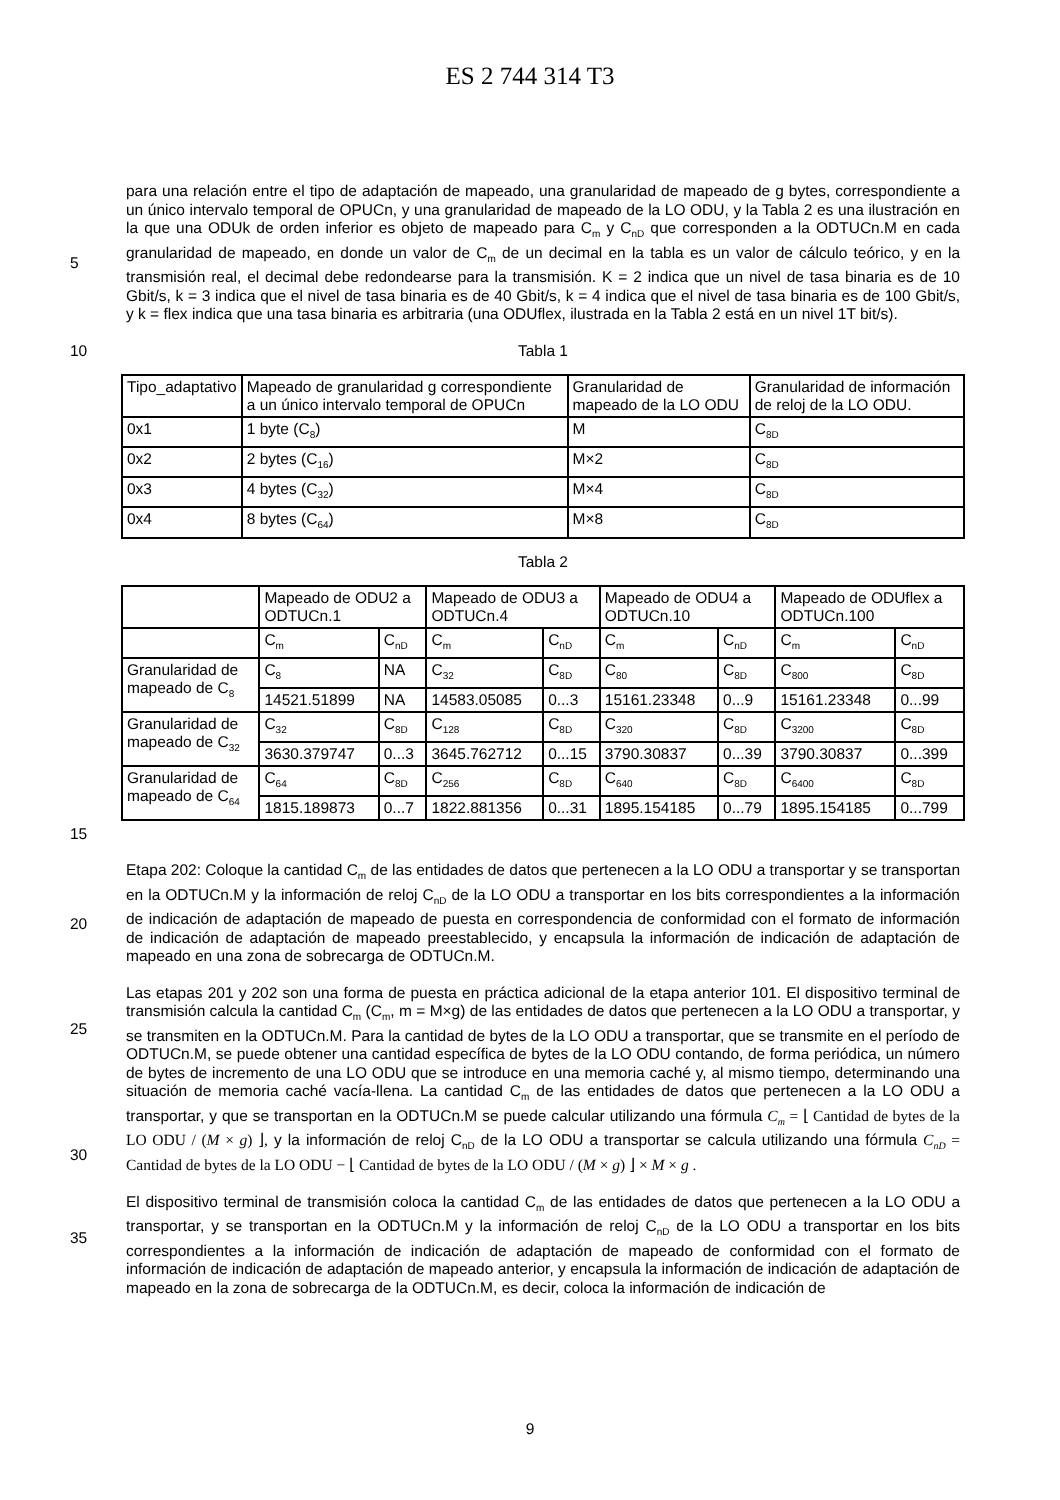ES 2 744 314 T3
5
para una relación entre el tipo de adaptación de mapeado, una granularidad de mapeado de g bytes, correspondiente a un único intervalo temporal de OPUCn, y una granularidad de mapeado de la LO ODU, y la Tabla 2 es una ilustración en la que una ODUk de orden inferior es objeto de mapeado para C<sub>m</sub> y C<sub>nD</sub> que corresponden a la ODTUCn.M en cada granularidad de mapeado, en donde un valor de C<sub>m</sub> de un decimal en la tabla es un valor de cálculo teórico, y en la transmisión real, el decimal debe redondearse para la transmisión. K = 2 indica que un nivel de tasa binaria es de 10 Gbit/s, k = 3 indica que el nivel de tasa binaria es de 40 Gbit/s, k = 4 indica que el nivel de tasa binaria es de 100 Gbit/s, y k = flex indica que una tasa binaria es arbitraria (una ODUflex, ilustrada en la Tabla 2 está en un nivel 1T bit/s).
10
Tabla 1
| Tipo_adaptativo | Mapeado de granularidad g correspondiente a un único intervalo temporal de OPUCn | Granularidad de mapeado de la LO ODU | Granularidad de información de reloj de la LO ODU. |
| 0x1 | 1 byte (C<sub>8</sub>) | M | C<sub>8D</sub> |
| 0x2 | 2 bytes (C<sub>16</sub>) | M×2 | C<sub>8D</sub> |
| 0x3 | 4 bytes (C<sub>32</sub>) | M×4 | C<sub>8D</sub> |
| 0x4 | 8 bytes (C<sub>64</sub>) | M×8 | C<sub>8D</sub> |
Tabla 2
| | Mapeado de ODU2 a ODTUCn.1 | | Mapeado de ODU3 a ODTUCn.4 | | Mapeado de ODU4 a ODTUCn.10 | | Mapeado de ODUflex a ODTUCn.100 | |
| | C<sub>m</sub> | C<sub>nD</sub> | C<sub>m</sub> | C<sub>nD</sub> | C<sub>m</sub> | C<sub>nD</sub> | C<sub>m</sub> | C<sub>nD</sub> |
| Granularidad de mapeado de C<sub>8</sub> | C<sub>8</sub> | NA | C<sub>32</sub> | C<sub>8D</sub> | C<sub>80</sub> | C<sub>8D</sub> | C<sub>800</sub> | C<sub>8D</sub> |
| | 14521.51899 | NA | 14583.05085 | 0...3 | 15161.23348 | 0...9 | 15161.23348 | 0...99 |
| Granularidad de mapeado de C<sub>32</sub> | C<sub>32</sub> | C<sub>8D</sub> | C<sub>128</sub> | C<sub>8D</sub> | C<sub>320</sub> | C<sub>8D</sub> | C<sub>3200</sub> | C<sub>8D</sub> |
| | 3630.379747 | 0...3 | 3645.762712 | 0...15 | 3790.30837 | 0...39 | 3790.30837 | 0...399 |
| Granularidad de mapeado de C<sub>64</sub> | C<sub>64</sub> | C<sub>8D</sub> | C<sub>256</sub> | C<sub>8D</sub> | C<sub>640</sub> | C<sub>8D</sub> | C<sub>6400</sub> | C<sub>8D</sub> |
| | 1815.189873 | 0...7 | 1822.881356 | 0...31 | 1895.154185 | 0...79 | 1895.154185 | 0...799 |
15
20
Etapa 202: Coloque la cantidad C<sub>m</sub> de las entidades de datos que pertenecen a la LO ODU a transportar y se transportan en la ODTUCn.M y la información de reloj C<sub>nD</sub> de la LO ODU a transportar en los bits correspondientes a la información de indicación de adaptación de mapeado de puesta en correspondencia de conformidad con el formato de información de indicación de adaptación de mapeado preestablecido, y encapsula la información de indicación de adaptación de mapeado en una zona de sobrecarga de ODTUCn.M.
25
30
Las etapas 201 y 202 son una forma de puesta en práctica adicional de la etapa anterior 101. El dispositivo terminal de transmisión calcula la cantidad C<sub>m</sub> (C<sub>m</sub>, m = M×g) de las entidades de datos que pertenecen a la LO ODU a transportar, y se transmiten en la ODTUCn.M. Para la cantidad de bytes de la LO ODU a transportar, que se transmite en el período de ODTUCn.M, se puede obtener una cantidad específica de bytes de la LO ODU contando, de forma periódica, un número de bytes de incremento de una LO ODU que se introduce en una memoria caché y, al mismo tiempo, determinando una situación de memoria caché vacía-llena. La cantidad C<sub>m</sub> de las entidades de datos que pertenecen a la LO ODU a transportar, y que se transportan en la ODTUCn.M se puede calcular utilizando una fórmula C<sub>m</sub> = ⌊ Cantidad de bytes de la LO ODU / (M × g) ⌋, y la información de reloj C<sub>nD</sub> de la LO ODU a transportar se calcula utilizando una fórmula C<sub>nD</sub> = Cantidad de bytes de la LO ODU − ⌊ Cantidad de bytes de la LO ODU / (M × g) ⌋ × M × g .
35
El dispositivo terminal de transmisión coloca la cantidad C<sub>m</sub> de las entidades de datos que pertenecen a la LO ODU a transportar, y se transportan en la ODTUCn.M y la información de reloj C<sub>nD</sub> de la LO ODU a transportar en los bits correspondientes a la información de indicación de adaptación de mapeado de conformidad con el formato de información de indicación de adaptación de mapeado anterior, y encapsula la información de indicación de adaptación de mapeado en la zona de sobrecarga de la ODTUCn.M, es decir, coloca la información de indicación de
9